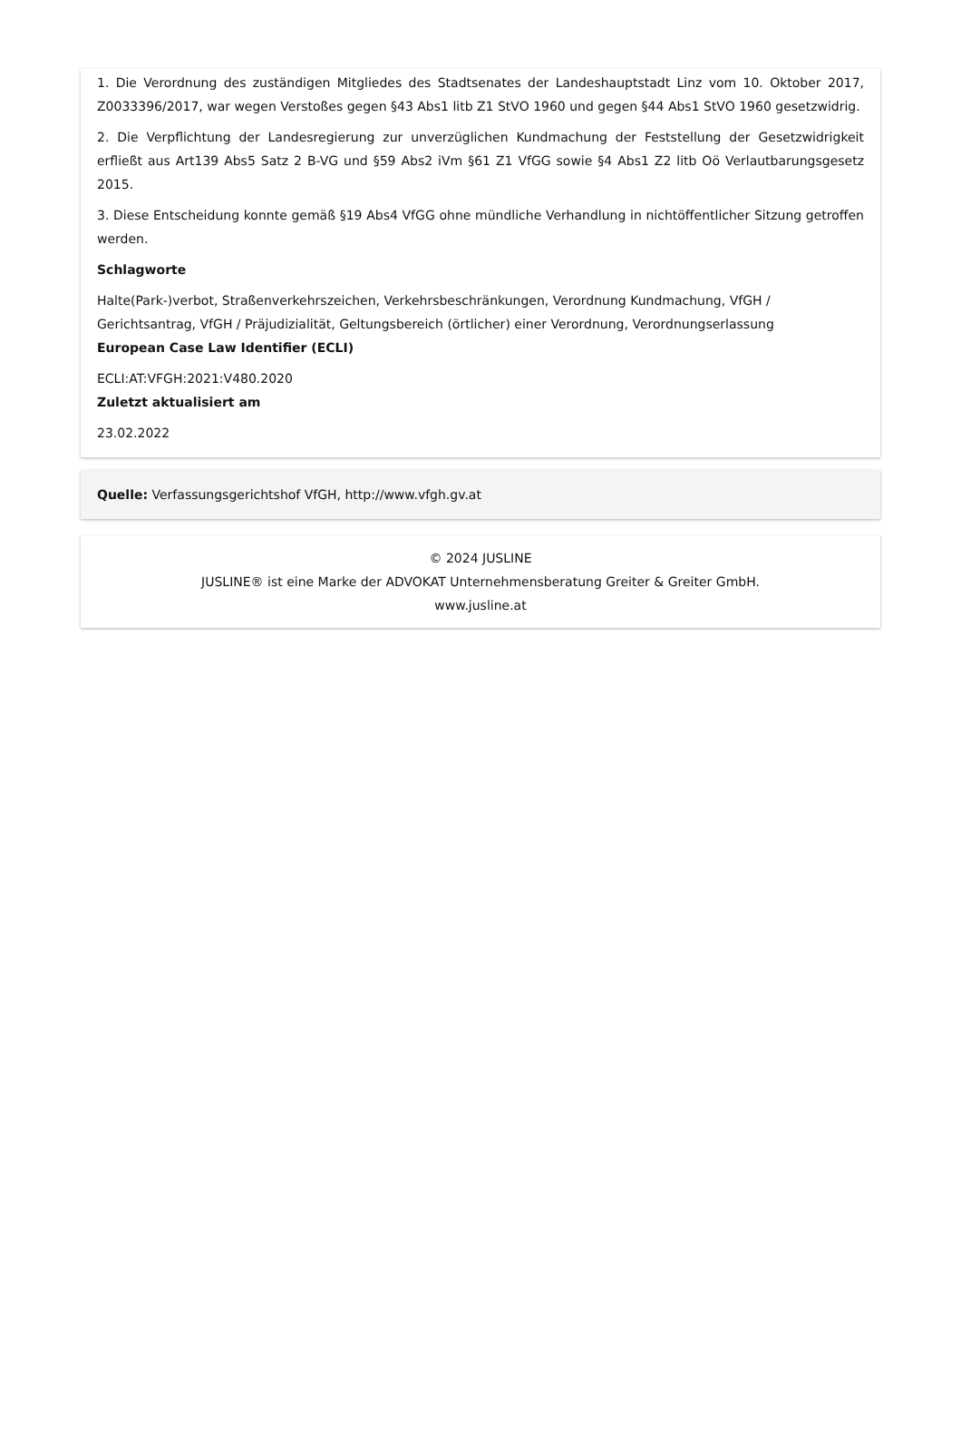1. Die Verordnung des zuständigen Mitgliedes des Stadtsenates der Landeshauptstadt Linz vom 10. Oktober 2017, Z0033396/2017, war wegen Verstoßes gegen §43 Abs1 litb Z1 StVO 1960 und gegen §44 Abs1 StVO 1960 gesetzwidrig.
2. Die Verpflichtung der Landesregierung zur unverzüglichen Kundmachung der Feststellung der Gesetzwidrigkeit erfließt aus Art139 Abs5 Satz 2 B-VG und §59 Abs2 iVm §61 Z1 VfGG sowie §4 Abs1 Z2 litb Oö Verlautbarungsgesetz 2015.
3. Diese Entscheidung konnte gemäß §19 Abs4 VfGG ohne mündliche Verhandlung in nichtöffentlicher Sitzung getroffen werden.
Schlagworte
Halte(Park-)verbot, Straßenverkehrszeichen, Verkehrsbeschränkungen, Verordnung Kundmachung, VfGH / Gerichtsantrag, VfGH / Präjudizialität, Geltungsbereich (örtlicher) einer Verordnung, Verordnungserlassung
European Case Law Identifier (ECLI)
ECLI:AT:VFGH:2021:V480.2020
Zuletzt aktualisiert am
23.02.2022
Quelle: Verfassungsgerichtshof VfGH, http://www.vfgh.gv.at
© 2024 JUSLINE
JUSLINE® ist eine Marke der ADVOKAT Unternehmensberatung Greiter & Greiter GmbH.
www.jusline.at